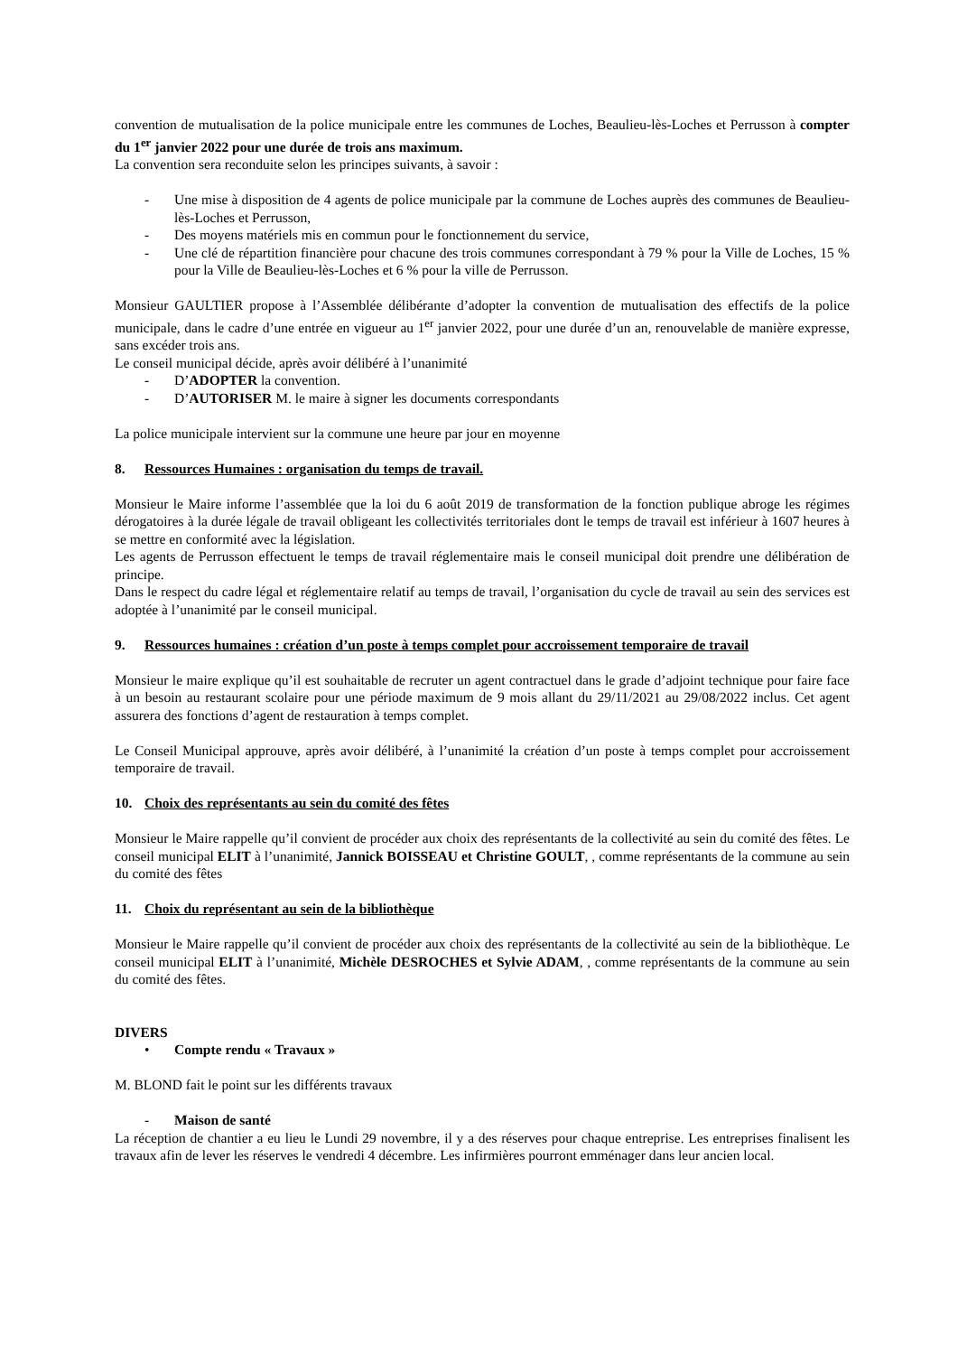convention de mutualisation de la police municipale entre les communes de Loches, Beaulieu-lès-Loches et Perrusson à compter du 1<sup>er</sup> janvier 2022 pour une durée de trois ans maximum.
La convention sera reconduite selon les principes suivants, à savoir :
- Une mise à disposition de 4 agents de police municipale par la commune de Loches auprès des communes de Beaulieu-lès-Loches et Perrusson,
- Des moyens matériels mis en commun pour le fonctionnement du service,
- Une clé de répartition financière pour chacune des trois communes correspondant à 79 % pour la Ville de Loches, 15 % pour la Ville de Beaulieu-lès-Loches et 6 % pour la ville de Perrusson.
Monsieur GAULTIER propose à l’Assemblée délibérante d’adopter la convention de mutualisation des effectifs de la police municipale, dans le cadre d’une entrée en vigueur au 1<sup>er</sup> janvier 2022, pour une durée d’un an, renouvelable de manière expresse, sans excéder trois ans.
Le conseil municipal décide, après avoir délibéré à l’unanimité
- D’ADOPTER la convention.
- D’AUTORISER M. le maire à signer les documents correspondants
La police municipale intervient sur la commune une heure par jour en moyenne
8. Ressources Humaines : organisation du temps de travail.
Monsieur le Maire informe l’assemblée que la loi du 6 août 2019 de transformation de la fonction publique abroge les régimes dérogatoires à la durée légale de travail obligeant les collectivités territoriales dont le temps de travail est inférieur à 1607 heures à se mettre en conformité avec la législation.
Les agents de Perrusson effectuent le temps de travail réglementaire mais le conseil municipal doit prendre une délibération de principe.
Dans le respect du cadre légal et réglementaire relatif au temps de travail, l’organisation du cycle de travail au sein des services est adoptée à l’unanimité par le conseil municipal.
9. Ressources humaines : création d’un poste à temps complet pour accroissement temporaire de travail
Monsieur le maire explique qu’il est souhaitable de recruter un agent contractuel dans le grade d’adjoint technique pour faire face à un besoin au restaurant scolaire pour une période maximum de 9 mois allant du 29/11/2021 au 29/08/2022 inclus. Cet agent assurera des fonctions d’agent de restauration à temps complet.
Le Conseil Municipal approuve, après avoir délibéré, à l’unanimité la création d’un poste à temps complet pour accroissement temporaire de travail.
10. Choix des représentants au sein du comité des fêtes
Monsieur le Maire rappelle qu’il convient de procéder aux choix des représentants de la collectivité au sein du comité des fêtes. Le conseil municipal ELIT à l’unanimité, Jannick BOISSEAU et Christine GOULT, , comme représentants de la commune au sein du comité des fêtes
11. Choix du représentant au sein de la bibliothèque
Monsieur le Maire rappelle qu’il convient de procéder aux choix des représentants de la collectivité au sein de la bibliothèque. Le conseil municipal ELIT à l’unanimité, Michèle DESROCHES et Sylvie ADAM, , comme représentants de la commune au sein du comité des fêtes.
DIVERS
• Compte rendu « Travaux »
M. BLOND fait le point sur les différents travaux
- Maison de santé
La réception de chantier a eu lieu le Lundi 29 novembre, il y a des réserves pour chaque entreprise. Les entreprises finalisent les travaux afin de lever les réserves le vendredi 4 décembre. Les infirmières pourront emménager dans leur ancien local.